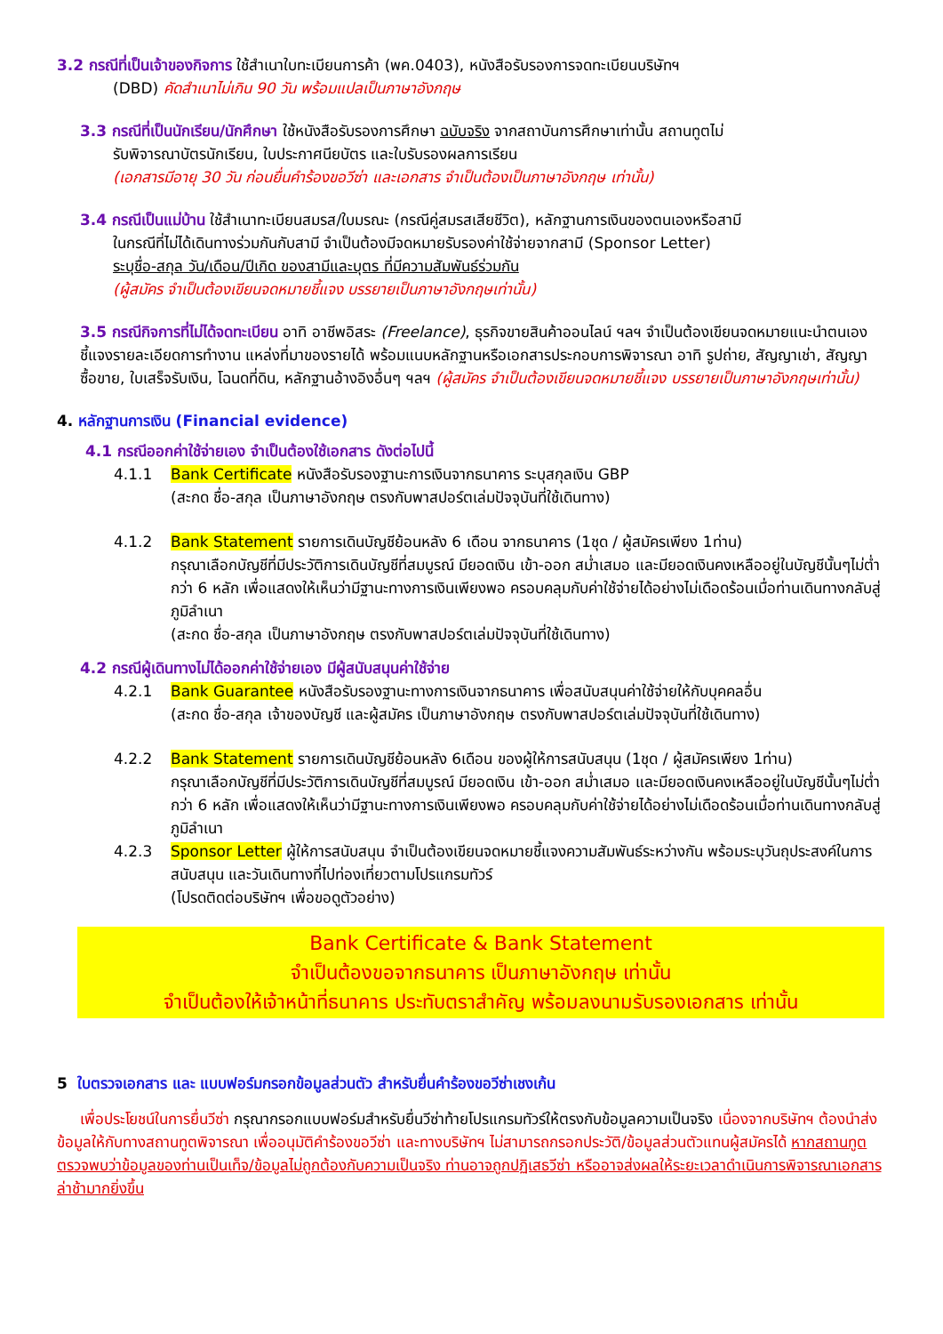3.2 กรณีที่เป็นเจ้าของกิจการ ใช้สำเนาใบทะเบียนการค้า (พค.0403), หนังสือรับรองการจดทะเบียนบริษัทฯ
(DBD) คัดสำเนาไม่เกิน 90 วัน พร้อมแปลเป็นภาษาอังกฤษ
3.3 กรณีที่เป็นนักเรียน/นักศึกษา ใช้หนังสือรับรองการศึกษา ฉบับจริง จากสถาบันการศึกษาเท่านั้น สถานทูตไม่
รับพิจารณาบัตรนักเรียน, ใบประกาศนียบัตร และใบรับรองผลการเรียน
(เอกสารมีอายุ 30 วัน ก่อนยื่นคำร้องขอวีซ่า และเอกสาร จำเป็นต้องเป็นภาษาอังกฤษ เท่านั้น)
3.4 กรณีเป็นแม่บ้าน ใช้สำเนาทะเบียนสมรส/ใบมรณะ (กรณีคู่สมรสเสียชีวิต), หลักฐานการเงินของตนเองหรือสามี
ในกรณีที่ไม่ได้เดินทางร่วมกันกับสามี จำเป็นต้องมีจดหมายรับรองค่าใช้จ่ายจากสามี (Sponsor Letter)
ระบุชื่อ-สกุล วัน/เดือน/ปีเกิด ของสามีและบุตร ที่มีความสัมพันธ์ร่วมกัน
(ผู้สมัคร จำเป็นต้องเขียนจดหมายชี้แจง บรรยายเป็นภาษาอังกฤษเท่านั้น)
3.5 กรณีกิจการที่ไม่ได้จดทะเบียน อาทิ อาชีพอิสระ (Freelance), ธุรกิจขายสินค้าออนไลน์ ฯลฯ จำเป็นต้องเขียนจดหมายแนะนำตนเอง ชี้แจงรายละเอียดการทำงาน แหล่งที่มาของรายได้ พร้อมแนบหลักฐานหรือเอกสารประกอบการพิจารณา อาทิ รูปถ่าย, สัญญาเช่า, สัญญาซื้อขาย, ใบเสร็จรับเงิน, โฉนดที่ดิน, หลักฐานอ้างอิงอื่นๆ ฯลฯ (ผู้สมัคร จำเป็นต้องเขียนจดหมายชี้แจง บรรยายเป็นภาษาอังกฤษเท่านั้น)
4. หลักฐานการเงิน (Financial evidence)
4.1 กรณีออกค่าใช้จ่ายเอง จำเป็นต้องใช้เอกสาร ดังต่อไปนี้
4.1.1 Bank Certificate หนังสือรับรองฐานะการเงินจากธนาคาร ระบุสกุลเงิน GBP
(สะกด ชื่อ-สกุล เป็นภาษาอังกฤษ ตรงกับพาสปอร์ตเล่มปัจจุบันที่ใช้เดินทาง)
4.1.2 Bank Statement รายการเดินบัญชีย้อนหลัง 6 เดือน จากธนาคาร (1ชุด / ผู้สมัครเพียง 1ท่าน)
กรุณาเลือกบัญชีที่มีประวัติการเดินบัญชีที่สมบูรณ์ มียอดเงิน เข้า-ออก สม่ำเสมอ และมียอดเงินคงเหลืออยู่ในบัญชีนั้นๆไม่ต่ำกว่า 6 หลัก เพื่อแสดงให้เห็นว่ามีฐานะทางการเงินเพียงพอ ครอบคลุมกับค่าใช้จ่ายได้อย่างไม่เดือดร้อนเมื่อท่านเดินทางกลับสู่ภูมิลำเนา
(สะกด ชื่อ-สกุล เป็นภาษาอังกฤษ ตรงกับพาสปอร์ตเล่มปัจจุบันที่ใช้เดินทาง)
4.2 กรณีผู้เดินทางไม่ได้ออกค่าใช้จ่ายเอง มีผู้สนับสนุนค่าใช้จ่าย
4.2.1 Bank Guarantee หนังสือรับรองฐานะทางการเงินจากธนาคาร เพื่อสนับสนุนค่าใช้จ่ายให้กับบุคคลอื่น
(สะกด ชื่อ-สกุล เจ้าของบัญชี และผู้สมัคร เป็นภาษาอังกฤษ ตรงกับพาสปอร์ตเล่มปัจจุบันที่ใช้เดินทาง)
4.2.2 Bank Statement รายการเดินบัญชีย้อนหลัง 6เดือน ของผู้ให้การสนับสนุน (1ชุด / ผู้สมัครเพียง 1ท่าน)
กรุณาเลือกบัญชีที่มีประวัติการเดินบัญชีที่สมบูรณ์ มียอดเงิน เข้า-ออก สม่ำเสมอ และมียอดเงินคงเหลืออยู่ในบัญชีนั้นๆไม่ต่ำกว่า 6 หลัก เพื่อแสดงให้เห็นว่ามีฐานะทางการเงินเพียงพอ ครอบคลุมกับค่าใช้จ่ายได้อย่างไม่เดือดร้อนเมื่อท่านเดินทางกลับสู่ภูมิลำเนา
4.2.3 Sponsor Letter ผู้ให้การสนับสนุน จำเป็นต้องเขียนจดหมายชี้แจงความสัมพันธ์ระหว่างกัน พร้อมระบุวันถุประสงค์ในการสนับสนุน และวันเดินทางที่ไปท่องเที่ยวตามโปรแกรมทัวร์
(โปรดติดต่อบริษัทฯ เพื่อขอดูตัวอย่าง)
Bank Certificate & Bank Statement
จำเป็นต้องขอจากธนาคาร เป็นภาษาอังกฤษ เท่านั้น
จำเป็นต้องให้เจ้าหน้าที่ธนาคาร ประทับตราสำคัญ พร้อมลงนามรับรองเอกสาร เท่านั้น
5 ใบตรวจเอกสาร และ แบบฟอร์มกรอกข้อมูลส่วนตัว สำหรับยื่นคำร้องขอวีซ่าเชงเก้น
เพื่อประโยชน์ในการยื่นวีซ่า กรุณากรอกแบบฟอร์มสำหรับยื่นวีซ่าท้ายโปรแกรมทัวร์ให้ตรงกับข้อมูลความเป็นจริง เนื่องจากบริษัทฯ ต้องนำส่งข้อมูลให้กับทางสถานทูตพิจารณา เพื่ออนุมัติคำร้องขอวีซ่า และทางบริษัทฯ ไม่สามารถกรอกประวัติ/ข้อมูลส่วนตัวแทนผู้สมัครได้ หากสถานทูตตรวจพบว่าข้อมูลของท่านเป็นเท็จ/ข้อมูลไม่ถูกต้องกับความเป็นจริง ท่านอาจถูกปฏิเสธวีซ่า หรืออาจส่งผลให้ระยะเวลาดำเนินการพิจารณาเอกสารล่าช้ามากยิ่งขึ้น